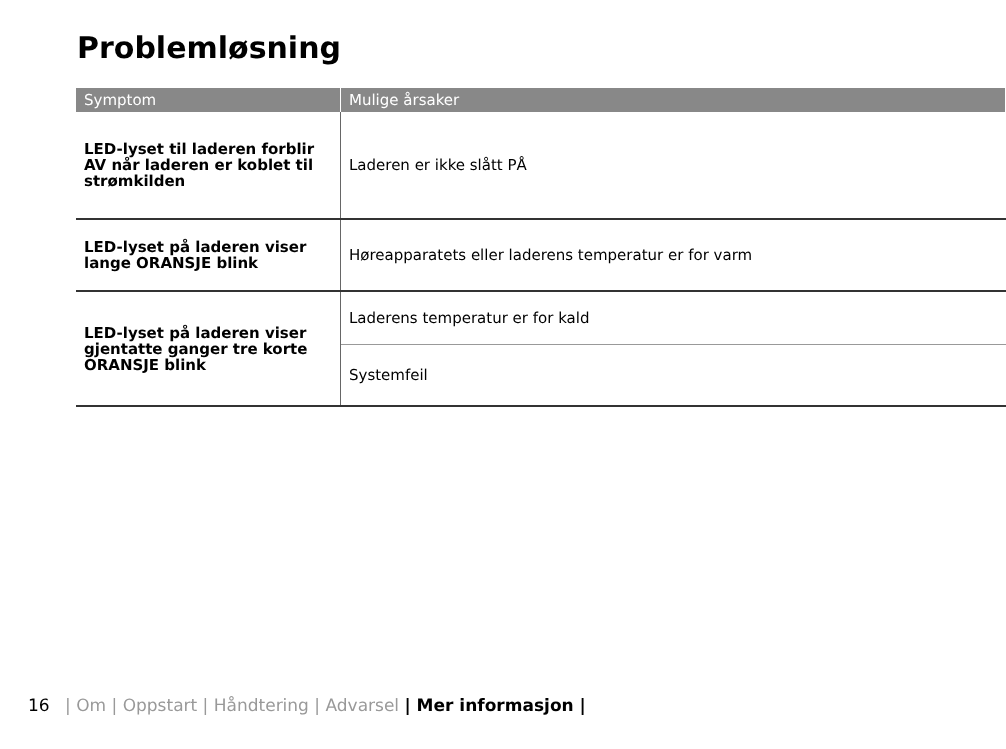Problemløsning
| Symptom | Mulige årsaker |
| --- | --- |
| LED-lyset til laderen forblir AV når laderen er koblet til strømkilden | Laderen er ikke slått PÅ |
| LED-lyset på laderen viser lange ORANSJE blink | Høreapparatets eller laderens temperatur er for varm |
| LED-lyset på laderen viser gjentatte ganger tre korte ORANSJE blink | Laderens temperatur er for kald |
| | Systemfeil |
16 | Om | Oppstart | Håndtering | Advarsel | Mer informasjon |